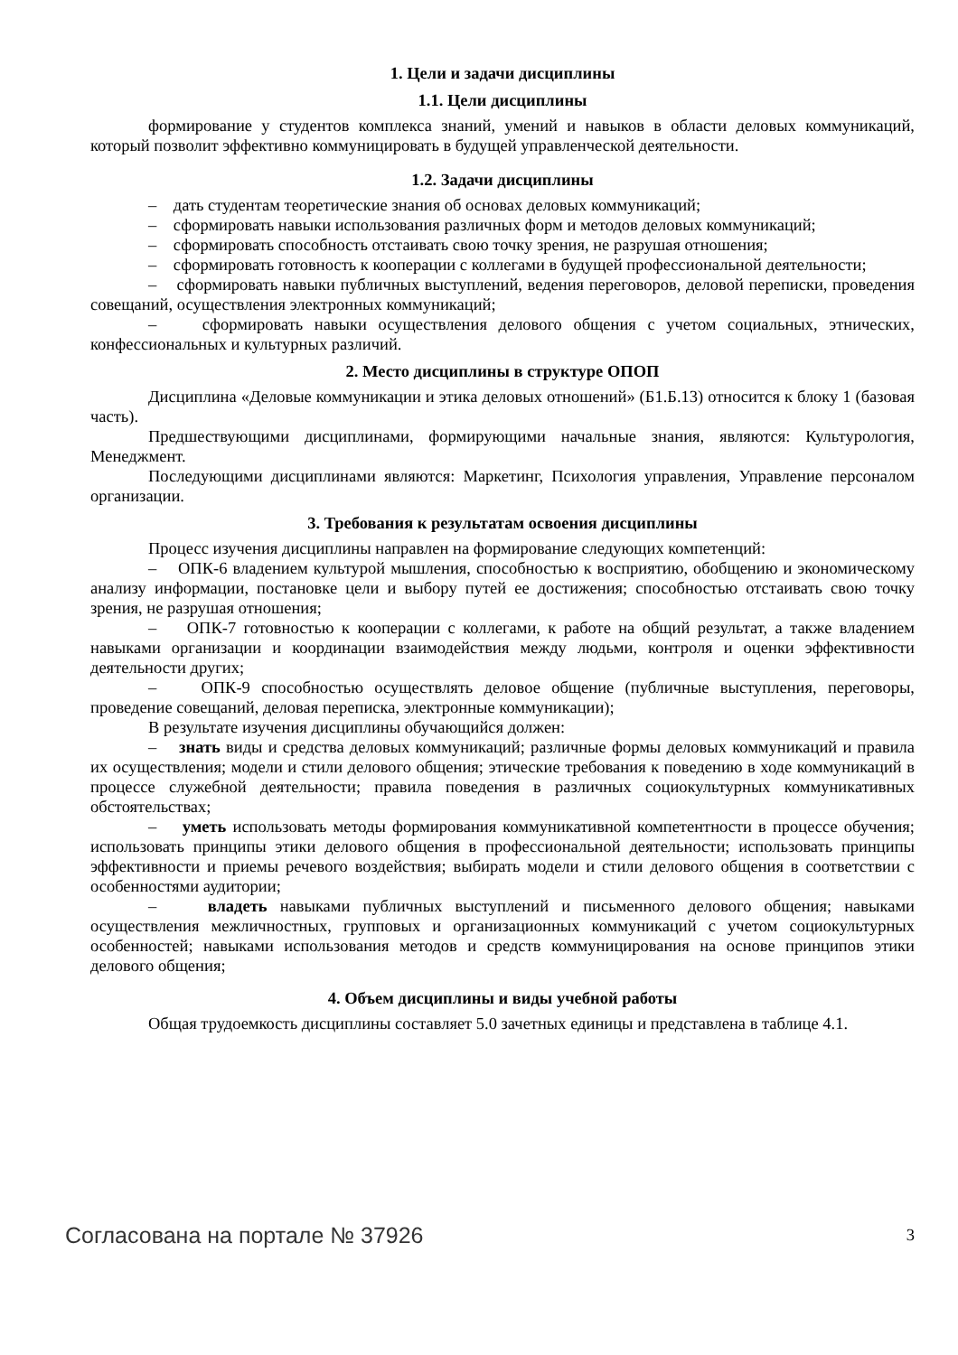1. Цели и задачи дисциплины
1.1. Цели дисциплины
формирование у студентов комплекса знаний, умений и навыков в области деловых коммуникаций, который позволит эффективно коммуницировать в будущей управленческой деятельности.
1.2. Задачи дисциплины
– дать студентам теоретические знания об основах деловых коммуникаций;
– сформировать навыки использования различных форм и методов деловых коммуникаций;
– сформировать способность отстаивать свою точку зрения, не разрушая отношения;
– сформировать готовность к кооперации с коллегами в будущей профессиональной деятельности;
– сформировать навыки публичных выступлений, ведения переговоров, деловой переписки, проведения совещаний, осуществления электронных коммуникаций;
– сформировать навыки осуществления делового общения с учетом социальных, этнических, конфессиональных и культурных различий.
2. Место дисциплины в структуре ОПОП
Дисциплина «Деловые коммуникации и этика деловых отношений» (Б1.Б.13) относится к блоку 1 (базовая часть).
Предшествующими дисциплинами, формирующими начальные знания, являются: Культурология, Менеджмент.
Последующими дисциплинами являются: Маркетинг, Психология управления, Управление персоналом организации.
3. Требования к результатам освоения дисциплины
Процесс изучения дисциплины направлен на формирование следующих компетенций:
– ОПК-6 владением культурой мышления, способностью к восприятию, обобщению и экономическому анализу информации, постановке цели и выбору путей ее достижения; способностью отстаивать свою точку зрения, не разрушая отношения;
– ОПК-7 готовностью к кооперации с коллегами, к работе на общий результат, а также владением навыками организации и координации взаимодействия между людьми, контроля и оценки эффективности деятельности других;
– ОПК-9 способностью осуществлять деловое общение (публичные выступления, переговоры, проведение совещаний, деловая переписка, электронные коммуникации);
В результате изучения дисциплины обучающийся должен:
– знать виды и средства деловых коммуникаций; различные формы деловых коммуникаций и правила их осуществления; модели и стили делового общения; этические требования к поведению в ходе коммуникаций в процессе служебной деятельности; правила поведения в различных социокультурных коммуникативных обстоятельствах;
– уметь использовать методы формирования коммуникативной компетентности в процессе обучения; использовать принципы этики делового общения в профессиональной деятельности; использовать принципы эффективности и приемы речевого воздействия; выбирать модели и стили делового общения в соответствии с особенностями аудитории;
– владеть навыками публичных выступлений и письменного делового общения; навыками осуществления межличностных, групповых и организационных коммуникаций с учетом социокультурных особенностей; навыками использования методов и средств коммуницирования на основе принципов этики делового общения;
4. Объем дисциплины и виды учебной работы
Общая трудоемкость дисциплины составляет 5.0 зачетных единицы и представлена в таблице 4.1.
Согласована на портале № 37926 3